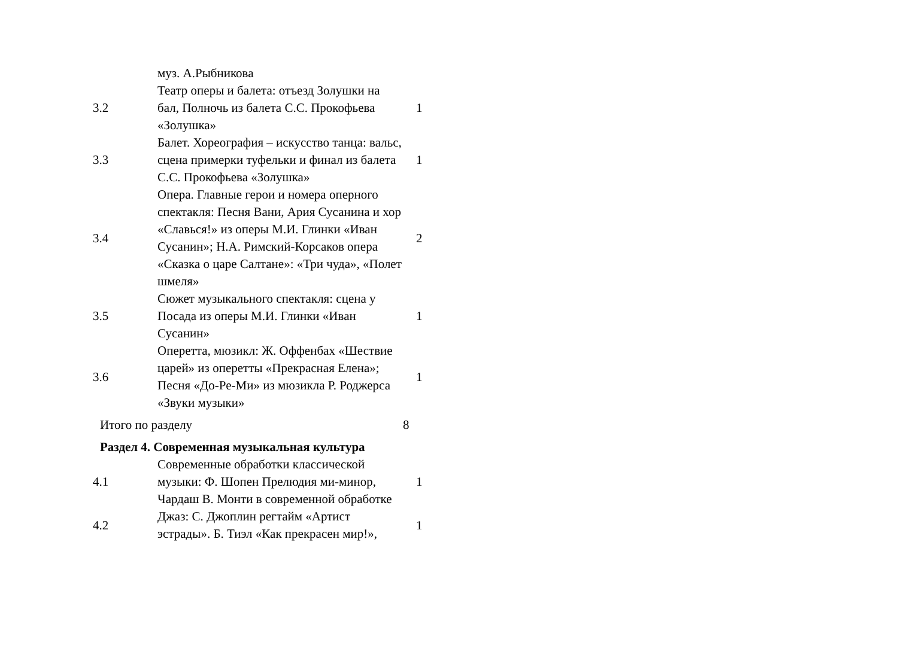| | муз. А.Рыбникова | |
| 3.2 | Театр оперы и балета: отъезд Золушки на бал, Полночь из балета С.С. Прокофьева «Золушка» | 1 |
| 3.3 | Балет. Хореография – искусство танца: вальс, сцена примерки туфельки и финал из балета С.С. Прокофьева «Золушка» | 1 |
| 3.4 | Опера. Главные герои и номера оперного спектакля: Песня Вани, Ария Сусанина и хор «Славься!» из оперы М.И. Глинки «Иван Сусанин»; Н.А. Римский-Корсаков опера «Сказка о царе Салтане»: «Три чуда», «Полет шмеля» | 2 |
| 3.5 | Сюжет музыкального спектакля: сцена у Посада из оперы М.И. Глинки «Иван Сусанин» | 1 |
| 3.6 | Оперетта, мюзикл: Ж. Оффенбах «Шествие царей» из оперетты «Прекрасная Елена»; Песня «До-Ре-Ми» из мюзикла Р. Роджерса «Звуки музыки» | 1 |
| Итого по разделу | | 8 |
| Раздел 4. Современная музыкальная культура | | |
| 4.1 | Современные обработки классической музыки: Ф. Шопен Прелюдия ми-минор, Чардаш В. Монти в современной обработке | 1 |
| 4.2 | Джаз: С. Джоплин регтайм «Артист эстрады». Б. Тиэл «Как прекрасен мир!», | 1 |